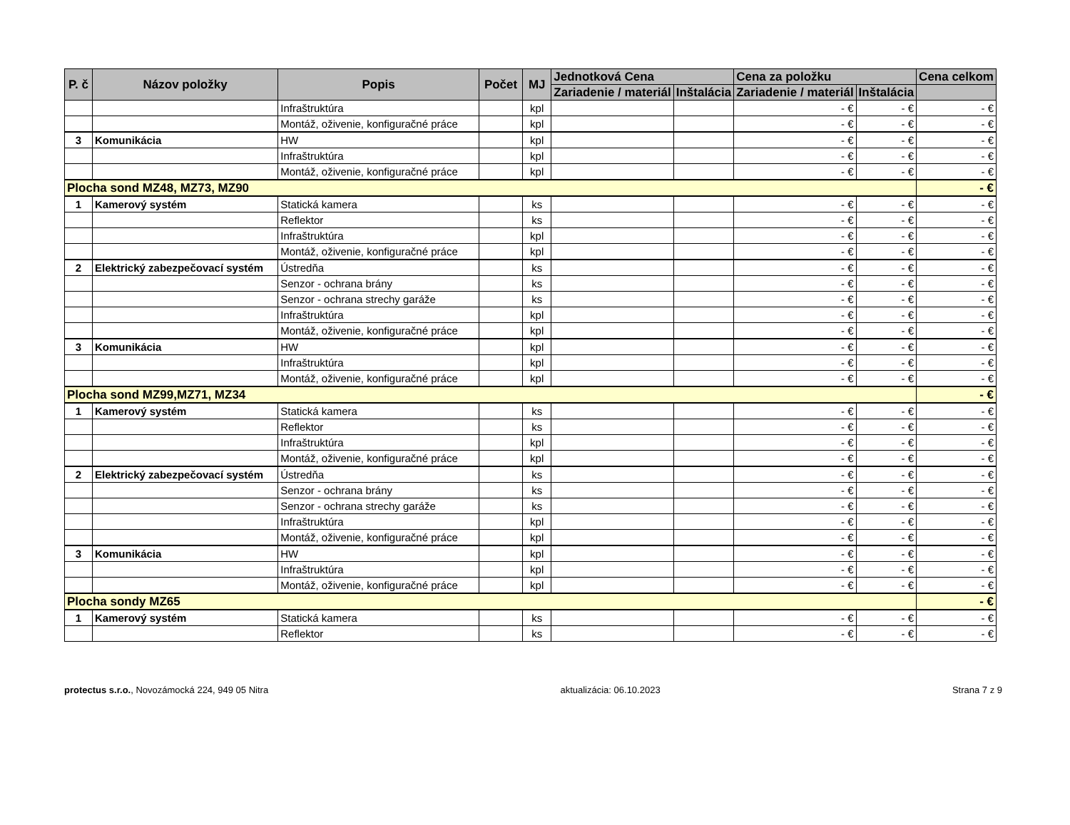| P. č | Názov položky | Popis | Počet | MJ | Jednotková Cena | | Cena za položku | | Cena celkom |
| --- | --- | --- | --- | --- | --- | --- | --- | --- | --- |
| | | | | | Zariadenie / materiál | Inštalácia | Zariadenie / materiál | Inštalácia | |
| | | Infraštruktúra | | kpl | | | - € | - € | - € |
| | | Montáž, oživenie, konfiguračné práce | | kpl | | | - € | - € | - € |
| 3 | Komunikácia | HW | | kpl | | | - € | - € | - € |
| | | Infraštruktúra | | kpl | | | - € | - € | - € |
| | | Montáž, oživenie, konfiguračné práce | | kpl | | | - € | - € | - € |
| Plocha sond MZ48, MZ73, MZ90 | | | | | | | | | - € |
| 1 | Kamerový systém | Statická kamera | | ks | | | - € | - € | - € |
| | | Reflektor | | ks | | | - € | - € | - € |
| | | Infraštruktúra | | kpl | | | - € | - € | - € |
| | | Montáž, oživenie, konfiguračné práce | | kpl | | | - € | - € | - € |
| 2 | Elektrický zabezpečovací systém | Ústredňa | | ks | | | - € | - € | - € |
| | | Senzor - ochrana brány | | ks | | | - € | - € | - € |
| | | Senzor - ochrana strechy garáže | | ks | | | - € | - € | - € |
| | | Infraštruktúra | | kpl | | | - € | - € | - € |
| | | Montáž, oživenie, konfiguračné práce | | kpl | | | - € | - € | - € |
| 3 | Komunikácia | HW | | kpl | | | - € | - € | - € |
| | | Infraštruktúra | | kpl | | | - € | - € | - € |
| | | Montáž, oživenie, konfiguračné práce | | kpl | | | - € | - € | - € |
| Plocha sond MZ99,MZ71, MZ34 | | | | | | | | | - € |
| 1 | Kamerový systém | Statická kamera | | ks | | | - € | - € | - € |
| | | Reflektor | | ks | | | - € | - € | - € |
| | | Infraštruktúra | | kpl | | | - € | - € | - € |
| | | Montáž, oživenie, konfiguračné práce | | kpl | | | - € | - € | - € |
| 2 | Elektrický zabezpečovací systém | Ústredňa | | ks | | | - € | - € | - € |
| | | Senzor - ochrana brány | | ks | | | - € | - € | - € |
| | | Senzor - ochrana strechy garáže | | ks | | | - € | - € | - € |
| | | Infraštruktúra | | kpl | | | - € | - € | - € |
| | | Montáž, oživenie, konfiguračné práce | | kpl | | | - € | - € | - € |
| 3 | Komunikácia | HW | | kpl | | | - € | - € | - € |
| | | Infraštruktúra | | kpl | | | - € | - € | - € |
| | | Montáž, oživenie, konfiguračné práce | | kpl | | | - € | - € | - € |
| Plocha sondy MZ65 | | | | | | | | | - € |
| 1 | Kamerový systém | Statická kamera | | ks | | | - € | - € | - € |
| | | Reflektor | | ks | | | - € | - € | - € |
protectus s.r.o., Novozámocká 224, 949 05 Nitra aktualizácia: 06.10.2023 Strana 7 z 9